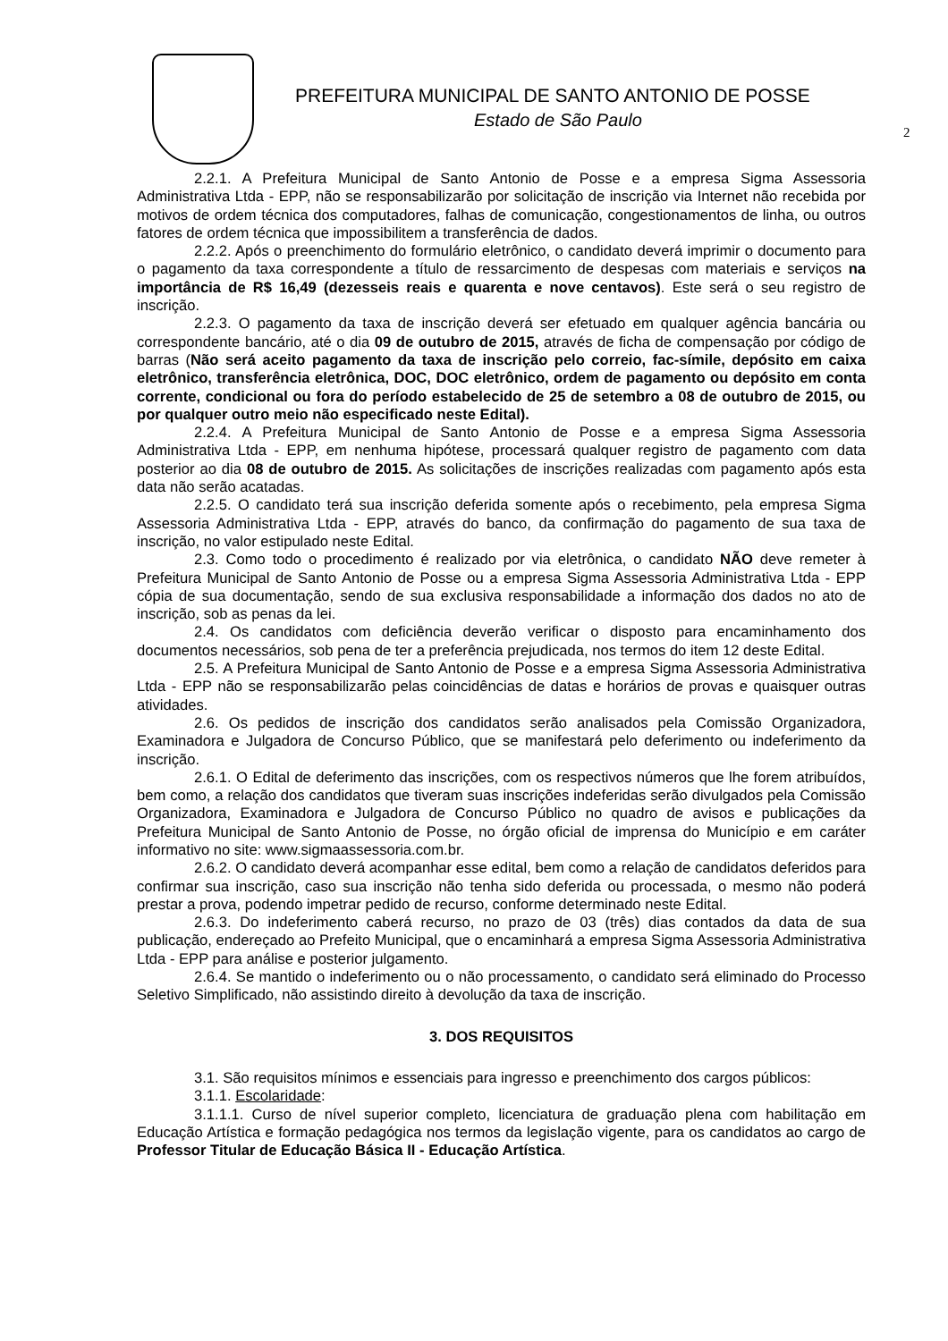PREFEITURA MUNICIPAL DE SANTO ANTONIO DE POSSE
Estado de São Paulo
2
2.2.1. A Prefeitura Municipal de Santo Antonio de Posse e a empresa Sigma Assessoria Administrativa Ltda - EPP, não se responsabilizarão por solicitação de inscrição via Internet não recebida por motivos de ordem técnica dos computadores, falhas de comunicação, congestionamentos de linha, ou outros fatores de ordem técnica que impossibilitem a transferência de dados.
2.2.2. Após o preenchimento do formulário eletrônico, o candidato deverá imprimir o documento para o pagamento da taxa correspondente a título de ressarcimento de despesas com materiais e serviços na importância de R$ 16,49 (dezesseis reais e quarenta e nove centavos). Este será o seu registro de inscrição.
2.2.3. O pagamento da taxa de inscrição deverá ser efetuado em qualquer agência bancária ou correspondente bancário, até o dia 09 de outubro de 2015, através de ficha de compensação por código de barras (Não será aceito pagamento da taxa de inscrição pelo correio, fac-símile, depósito em caixa eletrônico, transferência eletrônica, DOC, DOC eletrônico, ordem de pagamento ou depósito em conta corrente, condicional ou fora do período estabelecido de 25 de setembro a 08 de outubro de 2015, ou por qualquer outro meio não especificado neste Edital).
2.2.4. A Prefeitura Municipal de Santo Antonio de Posse e a empresa Sigma Assessoria Administrativa Ltda - EPP, em nenhuma hipótese, processará qualquer registro de pagamento com data posterior ao dia 08 de outubro de 2015. As solicitações de inscrições realizadas com pagamento após esta data não serão acatadas.
2.2.5. O candidato terá sua inscrição deferida somente após o recebimento, pela empresa Sigma Assessoria Administrativa Ltda - EPP, através do banco, da confirmação do pagamento de sua taxa de inscrição, no valor estipulado neste Edital.
2.3. Como todo o procedimento é realizado por via eletrônica, o candidato NÃO deve remeter à Prefeitura Municipal de Santo Antonio de Posse ou a empresa Sigma Assessoria Administrativa Ltda - EPP cópia de sua documentação, sendo de sua exclusiva responsabilidade a informação dos dados no ato de inscrição, sob as penas da lei.
2.4. Os candidatos com deficiência deverão verificar o disposto para encaminhamento dos documentos necessários, sob pena de ter a preferência prejudicada, nos termos do item 12 deste Edital.
2.5. A Prefeitura Municipal de Santo Antonio de Posse e a empresa Sigma Assessoria Administrativa Ltda - EPP não se responsabilizarão pelas coincidências de datas e horários de provas e quaisquer outras atividades.
2.6. Os pedidos de inscrição dos candidatos serão analisados pela Comissão Organizadora, Examinadora e Julgadora de Concurso Público, que se manifestará pelo deferimento ou indeferimento da inscrição.
2.6.1. O Edital de deferimento das inscrições, com os respectivos números que lhe forem atribuídos, bem como, a relação dos candidatos que tiveram suas inscrições indeferidas serão divulgados pela Comissão Organizadora, Examinadora e Julgadora de Concurso Público no quadro de avisos e publicações da Prefeitura Municipal de Santo Antonio de Posse, no órgão oficial de imprensa do Município e em caráter informativo no site: www.sigmaassessoria.com.br.
2.6.2. O candidato deverá acompanhar esse edital, bem como a relação de candidatos deferidos para confirmar sua inscrição, caso sua inscrição não tenha sido deferida ou processada, o mesmo não poderá prestar a prova, podendo impetrar pedido de recurso, conforme determinado neste Edital.
2.6.3. Do indeferimento caberá recurso, no prazo de 03 (três) dias contados da data de sua publicação, endereçado ao Prefeito Municipal, que o encaminhará a empresa Sigma Assessoria Administrativa Ltda - EPP para análise e posterior julgamento.
2.6.4. Se mantido o indeferimento ou o não processamento, o candidato será eliminado do Processo Seletivo Simplificado, não assistindo direito à devolução da taxa de inscrição.
3. DOS REQUISITOS
3.1. São requisitos mínimos e essenciais para ingresso e preenchimento dos cargos públicos:
3.1.1. Escolaridade:
3.1.1.1. Curso de nível superior completo, licenciatura de graduação plena com habilitação em Educação Artística e formação pedagógica nos termos da legislação vigente, para os candidatos ao cargo de Professor Titular de Educação Básica II - Educação Artística.